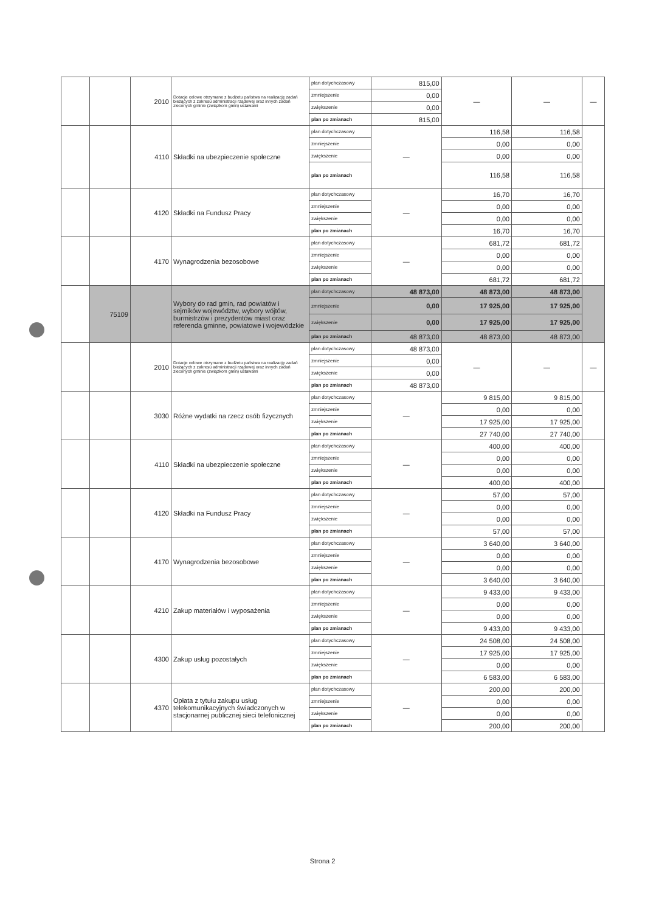| | | 2010 | Dotacje celowe otrzymane z budżetu państwa na realizację zadań bieżących z zakresu administracji rządowej oraz innych zadań zleconych gminie (związkom gmin) ustawami | plan dotychczasowy | 815,00 | — | — | — |
| | | | | zmniejszenie | 0,00 | | | |
| | | | | zwiększenie | 0,00 | | | |
| | | | | plan po zmianach | 815,00 | | | |
| | | 4110 | Składki na ubezpieczenie społeczne | plan dotychczasowy | — | 116,58 | 116,58 | |
| | | | | zmniejszenie | | 0,00 | 0,00 | |
| | | | | zwiększenie | | 0,00 | 0,00 | |
| | | | | plan po zmianach | | 116,58 | 116,58 | |
| | | 4120 | Składki na Fundusz Pracy | plan dotychczasowy | — | 16,70 | 16,70 | |
| | | | | zmniejszenie | | 0,00 | 0,00 | |
| | | | | zwiększenie | | 0,00 | 0,00 | |
| | | | | plan po zmianach | | 16,70 | 16,70 | |
| | | 4170 | Wynagrodzenia bezosobowe | plan dotychczasowy | — | 681,72 | 681,72 | |
| | | | | zmniejszenie | | 0,00 | 0,00 | |
| | | | | zwiększenie | | 0,00 | 0,00 | |
| | | | | plan po zmianach | | 681,72 | 681,72 | |
| | 75109 | | Wybory do rad gmin, rad powiatów i sejmików województw, wybory wójtów, burmistrzów i prezydentów miast oraz referenda gminne, powiatowe i wojewódzkie | plan dotychczasowy | 48 873,00 | 48 873,00 | 48 873,00 | |
| | | | | zmniejszenie | 0,00 | 17 925,00 | 17 925,00 | |
| | | | | zwiększenie | 0,00 | 17 925,00 | 17 925,00 | |
| | | | | plan po zmianach | 48 873,00 | 48 873,00 | 48 873,00 | |
| | | 2010 | Dotacje celowe otrzymane z budżetu państwa na realizację zadań bieżących z zakresu administracji rządowej oraz innych zadań zleconych gminie (związkom gmin) ustawami | plan dotychczasowy | 48 873,00 | — | — | — |
| | | | | zmniejszenie | 0,00 | | | |
| | | | | zwiększenie | 0,00 | | | |
| | | | | plan po zmianach | 48 873,00 | | | |
| | | 3030 | Różne wydatki na rzecz osób fizycznych | plan dotychczasowy | — | 9 815,00 | 9 815,00 | |
| | | | | zmniejszenie | | 0,00 | 0,00 | |
| | | | | zwiększenie | | 17 925,00 | 17 925,00 | |
| | | | | plan po zmianach | | 27 740,00 | 27 740,00 | |
| | | 4110 | Składki na ubezpieczenie społeczne | plan dotychczasowy | — | 400,00 | 400,00 | |
| | | | | zmniejszenie | | 0,00 | 0,00 | |
| | | | | zwiększenie | | 0,00 | 0,00 | |
| | | | | plan po zmianach | | 400,00 | 400,00 | |
| | | 4120 | Składki na Fundusz Pracy | plan dotychczasowy | — | 57,00 | 57,00 | |
| | | | | zmniejszenie | | 0,00 | 0,00 | |
| | | | | zwiększenie | | 0,00 | 0,00 | |
| | | | | plan po zmianach | | 57,00 | 57,00 | |
| | | 4170 | Wynagrodzenia bezosobowe | plan dotychczasowy | — | 3 640,00 | 3 640,00 | |
| | | | | zmniejszenie | | 0,00 | 0,00 | |
| | | | | zwiększenie | | 0,00 | 0,00 | |
| | | | | plan po zmianach | | 3 640,00 | 3 640,00 | |
| | | 4210 | Zakup materiałów i wyposażenia | plan dotychczasowy | — | 9 433,00 | 9 433,00 | |
| | | | | zmniejszenie | | 0,00 | 0,00 | |
| | | | | zwiększenie | | 0,00 | 0,00 | |
| | | | | plan po zmianach | | 9 433,00 | 9 433,00 | |
| | | 4300 | Zakup usług pozostałych | plan dotychczasowy | — | 24 508,00 | 24 508,00 | |
| | | | | zmniejszenie | | 17 925,00 | 17 925,00 | |
| | | | | zwiększenie | | 0,00 | 0,00 | |
| | | | | plan po zmianach | | 6 583,00 | 6 583,00 | |
| | | 4370 | Opłata z tytułu zakupu usług telekomunikacyjnych świadczonych w stacjonarnej publicznej sieci telefonicznej | plan dotychczasowy | — | 200,00 | 200,00 | |
| | | | | zmniejszenie | | 0,00 | 0,00 | |
| | | | | zwiększenie | | 0,00 | 0,00 | |
| | | | | plan po zmianach | | 200,00 | 200,00 | |
Strona 2